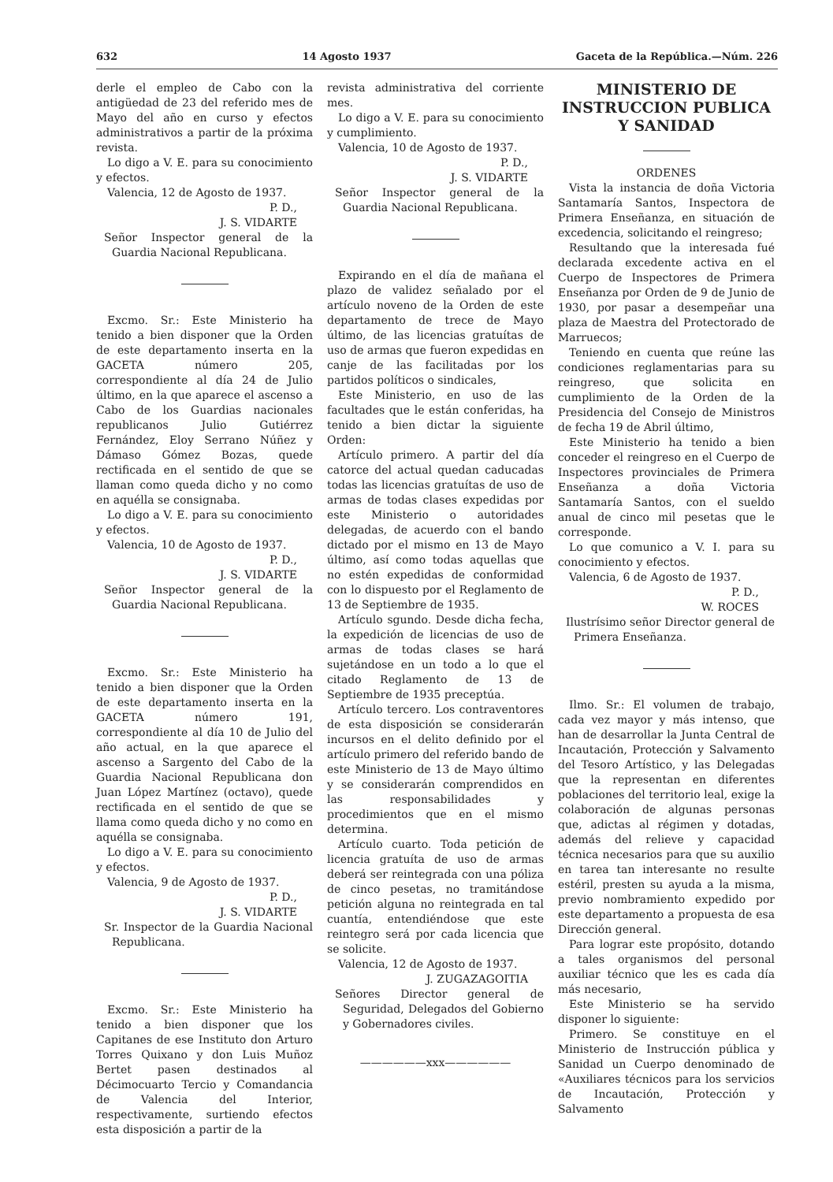632 14 Agosto 1937 Gaceta de la República.—Núm. 226
derle el empleo de Cabo con la antigüedad de 23 del referido mes de Mayo del año en curso y efectos administrativos a partir de la próxima revista.
Lo digo a V. E. para su conocimiento y efectos.
Valencia, 12 de Agosto de 1937.
P. D.,
J. S. VIDARTE
Señor Inspector general de la Guardia Nacional Republicana.
Excmo. Sr.: Este Ministerio ha tenido a bien disponer que la Orden de este departamento inserta en la GACETA número 205, correspondiente al día 24 de Julio último, en la que aparece el ascenso a Cabo de los Guardias nacionales republicanos Julio Gutiérrez Fernández, Eloy Serrano Núñez y Dámaso Gómez Bozas, quede rectificada en el sentido de que se llaman como queda dicho y no como en aquélla se consignaba.
Lo digo a V. E. para su conocimiento y efectos.
Valencia, 10 de Agosto de 1937.
P. D.,
J. S. VIDARTE
Señor Inspector general de la Guardia Nacional Republicana.
Excmo. Sr.: Este Ministerio ha tenido a bien disponer que la Orden de este departamento inserta en la GACETA número 191, correspondiente al día 10 de Julio del año actual, en la que aparece el ascenso a Sargento del Cabo de la Guardia Nacional Republicana don Juan López Martínez (octavo), quede rectificada en el sentido de que se llama como queda dicho y no como en aquélla se consignaba.
Lo digo a V. E. para su conocimiento y efectos.
Valencia, 9 de Agosto de 1937.
P. D.,
J. S. VIDARTE
Sr. Inspector de la Guardia Nacional Republicana.
Excmo. Sr.: Este Ministerio ha tenido a bien disponer que los Capitanes de ese Instituto don Arturo Torres Quixano y don Luis Muñoz Bertet pasen destinados al Décimocuarto Tercio y Comandancia de Valencia del Interior, respectivamente, surtiendo efectos esta disposición a partir de la
revista administrativa del corriente mes.
Lo digo a V. E. para su conocimiento y cumplimiento.
Valencia, 10 de Agosto de 1937.
P. D.,
J. S. VIDARTE
Señor Inspector general de la Guardia Nacional Republicana.
Expirando en el día de mañana el plazo de validez señalado por el artículo noveno de la Orden de este departamento de trece de Mayo último, de las licencias gratuítas de uso de armas que fueron expedidas en canje de las facilitadas por los partidos políticos o sindicales,
Este Ministerio, en uso de las facultades que le están conferidas, ha tenido a bien dictar la siguiente Orden:
Artículo primero. A partir del día catorce del actual quedan caducadas todas las licencias gratuítas de uso de armas de todas clases expedidas por este Ministerio o autoridades delegadas, de acuerdo con el bando dictado por el mismo en 13 de Mayo último, así como todas aquellas que no estén expedidas de conformidad con lo dispuesto por el Reglamento de 13 de Septiembre de 1935.
Artículo sgundo. Desde dicha fecha, la expedición de licencias de uso de armas de todas clases se hará sujetándose en un todo a lo que el citado Reglamento de 13 de Septiembre de 1935 preceptúa.
Artículo tercero. Los contraventores de esta disposición se considerarán incursos en el delito definido por el artículo primero del referido bando de este Ministerio de 13 de Mayo último y se considerarán comprendidos en las responsabilidades y procedimientos que en el mismo determina.
Artículo cuarto. Toda petición de licencia gratuíta de uso de armas deberá ser reintegrada con una póliza de cinco pesetas, no tramitándose petición alguna no reintegrada en tal cuantía, entendiéndose que este reintegro será por cada licencia que se solicite.
Valencia, 12 de Agosto de 1937.
J. ZUGAZAGOITIA
Señores Director general de Seguridad, Delegados del Gobierno y Gobernadores civiles.
——————xxx——————
MINISTERIO DE INSTRUCCION PUBLICA Y SANIDAD
ORDENES
Vista la instancia de doña Victoria Santamaría Santos, Inspectora de Primera Enseñanza, en situación de excedencia, solicitando el reingreso;
Resultando que la interesada fué declarada excedente activa en el Cuerpo de Inspectores de Primera Enseñanza por Orden de 9 de Junio de 1930, por pasar a desempeñar una plaza de Maestra del Protectorado de Marruecos;
Teniendo en cuenta que reúne las condiciones reglamentarias para su reingreso, que solicita en cumplimiento de la Orden de la Presidencia del Consejo de Ministros de fecha 19 de Abril último,
Este Ministerio ha tenido a bien conceder el reingreso en el Cuerpo de Inspectores provinciales de Primera Enseñanza a doña Victoria Santamaría Santos, con el sueldo anual de cinco mil pesetas que le corresponde.
Lo que comunico a V. I. para su conocimiento y efectos.
Valencia, 6 de Agosto de 1937.
P. D.,
W. ROCES
Ilustrísimo señor Director general de Primera Enseñanza.
Ilmo. Sr.: El volumen de trabajo, cada vez mayor y más intenso, que han de desarrollar la Junta Central de Incautación, Protección y Salvamento del Tesoro Artístico, y las Delegadas que la representan en diferentes poblaciones del territorio leal, exige la colaboración de algunas personas que, adictas al régimen y dotadas, además del relieve y capacidad técnica necesarios para que su auxilio en tarea tan interesante no resulte estéril, presten su ayuda a la misma, previo nombramiento expedido por este departamento a propuesta de esa Dirección general.
Para lograr este propósito, dotando a tales organismos del personal auxiliar técnico que les es cada día más necesario,
Este Ministerio se ha servido disponer lo siguiente:
Primero. Se constituye en el Ministerio de Instrucción pública y Sanidad un Cuerpo denominado de «Auxiliares técnicos para los servicios de Incautación, Protección y Salvamento